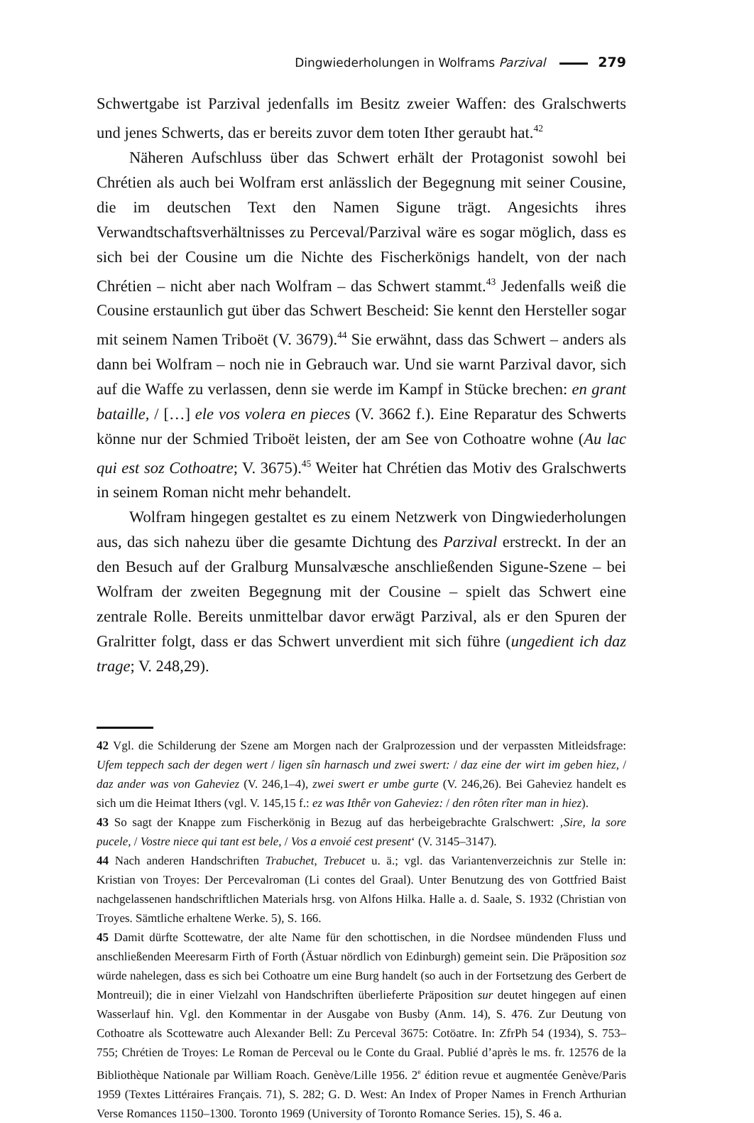Dingwiederholungen in Wolframs Parzival 279
Schwertgabe ist Parzival jedenfalls im Besitz zweier Waffen: des Gralschwerts und jenes Schwerts, das er bereits zuvor dem toten Ither geraubt hat.<sup>42</sup>
Näheren Aufschluss über das Schwert erhält der Protagonist sowohl bei Chréti­en als auch bei Wolfram erst anlässlich der Begegnung mit seiner Cousine, die im deutschen Text den Namen Sigune trägt. Angesichts ihres Verwandtschaftsverhält­nisses zu Perceval/Parzival wäre es sogar möglich, dass es sich bei der Cousine um die Nichte des Fischerkönigs handelt, von der nach Chrétien – nicht aber nach Wolfram – das Schwert stammt.<sup>43</sup> Jedenfalls weiß die Cousine erstaunlich gut über das Schwert Bescheid: Sie kennt den Hersteller sogar mit seinem Namen Triboët (V. 3679).<sup>44</sup> Sie erwähnt, dass das Schwert – anders als dann bei Wolfram – noch nie in Gebrauch war. Und sie warnt Parzival davor, sich auf die Waffe zu verlassen, denn sie werde im Kampf in Stücke brechen: en grant bataille, / […] ele vos volera en pieces (V. 3662 f.). Eine Reparatur des Schwerts könne nur der Schmied Triboët leisten, der am See von Cothoatre wohne (Au lac qui est soz Cothoatre; V. 3675).<sup>45</sup> Weiter hat Chrétien das Motiv des Gralschwerts in seinem Roman nicht mehr be­handelt.
Wolfram hingegen gestaltet es zu einem Netzwerk von Dingwiederholungen aus, das sich nahezu über die gesamte Dichtung des Parzival erstreckt. In der an den Besuch auf der Gralburg Munsalvæsche anschließenden Sigune-Szene – bei Wolfram der zweiten Begegnung mit der Cousine – spielt das Schwert eine zentrale Rolle. Bereits unmittelbar davor erwägt Parzival, als er den Spuren der Gralritter folgt, dass er das Schwert unverdient mit sich führe (ungedient ich daz trage; V. 248,29).
42 Vgl. die Schilderung der Szene am Morgen nach der Gralprozession und der verpassten Mitleids­frage: Ufem teppech sach der degen wert / ligen sîn harnasch und zwei swert: / daz eine der wirt im geben hiez, / daz ander was von Gaheviez (V. 246,1–4), zwei swert er umbe gurte (V. 246,26). Bei Gaheviez handelt es sich um die Heimat Ithers (vgl. V. 145,15 f.: ez was Ithêr von Gaheviez: / den rôten rîter man in hiez).
43 So sagt der Knappe zum Fischerkönig in Bezug auf das herbeigebrachte Gralschwert: ‚Sire, la sore pucele, / Vostre niece qui tant est bele, / Vos a envoié cest present‘ (V. 3145–3147).
44 Nach anderen Handschriften Trabuchet, Trebucet u. ä.; vgl. das Variantenverzeichnis zur Stelle in: Kristian von Troyes: Der Percevalroman (Li contes del Graal). Unter Benutzung des von Gottfried Baist nachgelassenen handschriftlichen Materials hrsg. von Alfons Hilka. Halle a. d. Saale, S. 1932 (Christian von Troyes. Sämtliche erhaltene Werke. 5), S. 166.
45 Damit dürfte Scottewatre, der alte Name für den schottischen, in die Nordsee mündenden Fluss und anschließenden Meeresarm Firth of Forth (Ästuar nördlich von Edinburgh) gemeint sein. Die Präposition soz würde nahelegen, dass es sich bei Cothoatre um eine Burg handelt (so auch in der Fortsetzung des Gerbert de Montreuil); die in einer Vielzahl von Handschriften überlieferte Präposi­tion sur deutet hingegen auf einen Wasserlauf hin. Vgl. den Kommentar in der Ausgabe von Busby (Anm. 14), S. 476. Zur Deutung von Cothoatre als Scottewatre auch Alexander Bell: Zu Perceval 3675: Cotöatre. In: ZfrPh 54 (1934), S. 753–755; Chrétien de Troyes: Le Roman de Perceval ou le Conte du Graal. Publié d’après le ms. fr. 12576 de la Bibliothèque Nationale par William Roach. Genève/Lille 1956. 2<sup>e</sup> édition revue et augmentée Genève/Paris 1959 (Textes Littéraires Français. 71), S. 282; G. D. West: An Index of Proper Names in French Arthurian Verse Romances 1150–1300. Toronto 1969 (University of Toronto Romance Series. 15), S. 46 a.